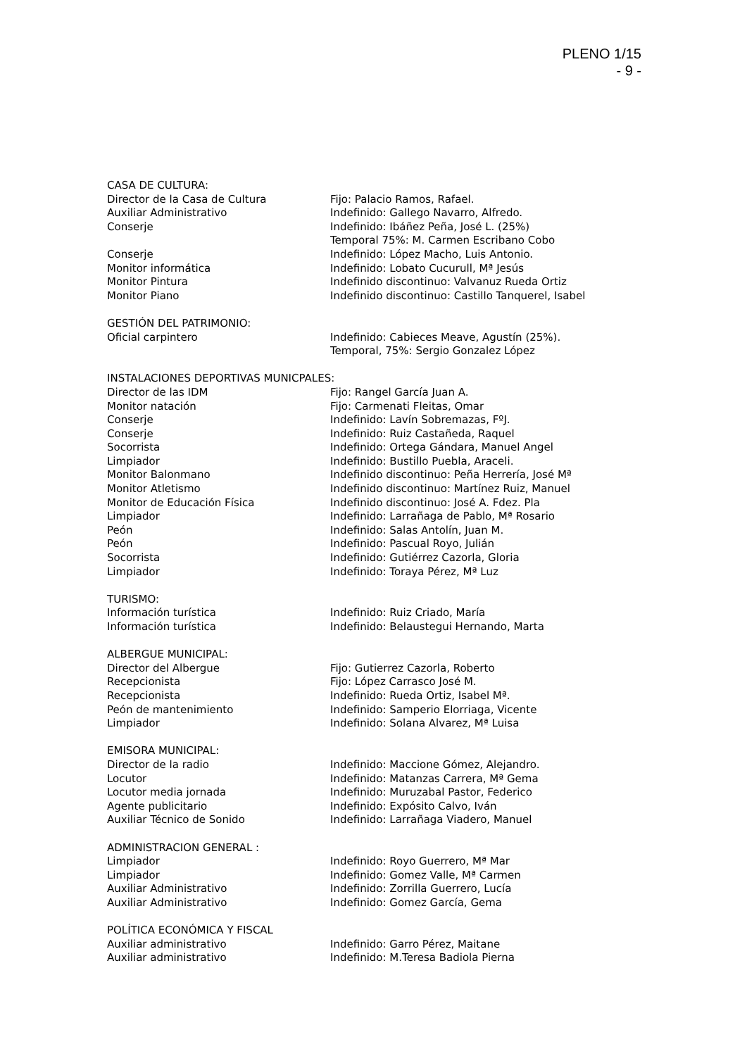PLENO 1/15
- 9 -
CASA DE CULTURA:
Director de la Casa de Cultura Fijo: Palacio Ramos, Rafael.
Auxiliar Administrativo Indefinido: Gallego Navarro, Alfredo.
Conserje Indefinido: Ibáñez Peña, José L. (25%)
Temporal 75%: M. Carmen Escribano Cobo
Conserje Indefinido: López Macho, Luis Antonio.
Monitor informática Indefinido: Lobato Cucurull, Mª Jesús
Monitor Pintura Indefinido discontinuo: Valvanuz Rueda Ortiz
Monitor Piano Indefinido discontinuo: Castillo Tanquerel, Isabel
GESTIÓN DEL PATRIMONIO:
Oficial carpintero Indefinido: Cabieces Meave, Agustín (25%).
Temporal, 75%: Sergio Gonzalez López
INSTALACIONES DEPORTIVAS MUNICPALES:
Director de las IDM Fijo: Rangel García Juan A.
Monitor natación Fijo: Carmenati Fleitas, Omar
Conserje Indefinido: Lavín Sobremazas, FºJ.
Conserje Indefinido: Ruiz Castañeda, Raquel
Socorrista Indefinido: Ortega Gándara, Manuel Angel
Limpiador Indefinido: Bustillo Puebla, Araceli.
Monitor Balonmano Indefinido discontinuo: Peña Herrería, José Mª
Monitor Atletismo Indefinido discontinuo: Martínez Ruiz, Manuel
Monitor de Educación Física Indefinido discontinuo: José A. Fdez. Pla
Limpiador Indefinido: Larrañaga de Pablo, Mª Rosario
Peón Indefinido: Salas Antolín, Juan M.
Peón Indefinido: Pascual Royo, Julián
Socorrista Indefinido: Gutiérrez Cazorla, Gloria
Limpiador Indefinido: Toraya Pérez, Mª Luz
TURISMO:
Información turística Indefinido: Ruiz Criado, María
Información turística Indefinido: Belaustegui Hernando, Marta
ALBERGUE MUNICIPAL:
Director del Albergue Fijo: Gutierrez Cazorla, Roberto
Recepcionista Fijo: López Carrasco José M.
Recepcionista Indefinido: Rueda Ortiz, Isabel Mª.
Peón de mantenimiento Indefinido: Samperio Elorriaga, Vicente
Limpiador Indefinido: Solana Alvarez, Mª Luisa
EMISORA MUNICIPAL:
Director de la radio Indefinido: Maccione Gómez, Alejandro.
Locutor Indefinido: Matanzas Carrera, Mª Gema
Locutor media jornada Indefinido: Muruzabal Pastor, Federico
Agente publicitario Indefinido: Expósito Calvo, Iván
Auxiliar Técnico de Sonido Indefinido: Larrañaga Viadero, Manuel
ADMINISTRACION GENERAL :
Limpiador Indefinido: Royo Guerrero, Mª Mar
Limpiador Indefinido: Gomez Valle, Mª Carmen
Auxiliar Administrativo Indefinido: Zorrilla Guerrero, Lucía
Auxiliar Administrativo Indefinido: Gomez García, Gema
POLÍTICA ECONÓMICA Y FISCAL
Auxiliar administrativo Indefinido: Garro Pérez, Maitane
Auxiliar administrativo Indefinido: M.Teresa Badiola Pierna